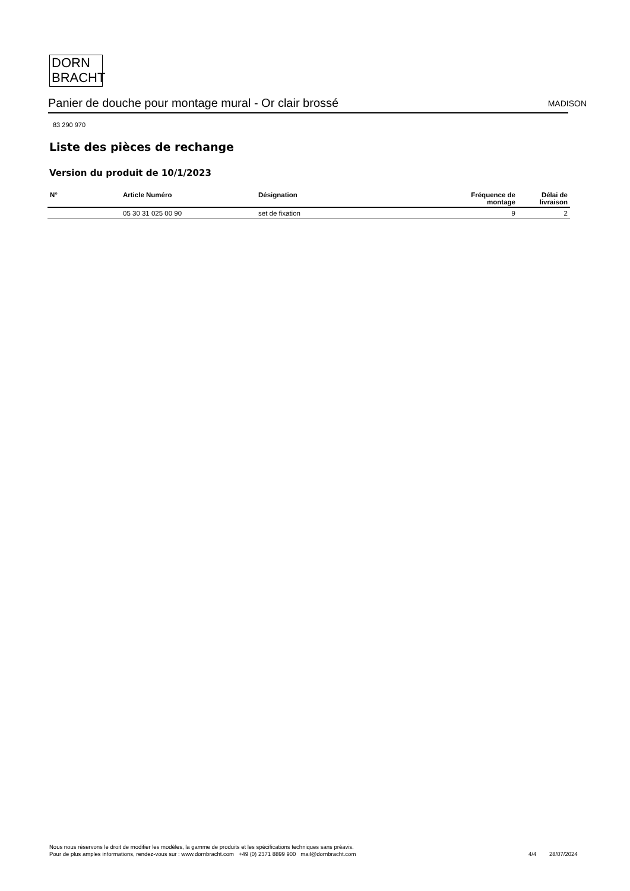DORN
BRACHT
Panier de douche pour montage mural - Or clair brossé
MADISON
83 290 970
Liste des pièces de rechange
Version du produit de 10/1/2023
| N° | Article Numéro | Désignation | Fréquence de montage | Délai de livraison |
| --- | --- | --- | --- | --- |
| | 05 30 31 025 00 90 | set de fixation | 9 | 2 |
Nous nous réservons le droit de modifier les modèles, la gamme de produits et les spécifications techniques sans préavis.
Pour de plus amples informations, rendez-vous sur : www.dornbracht.com +49 (0) 2371 8899 900 mail@dornbracht.com
4/4 28/07/2024